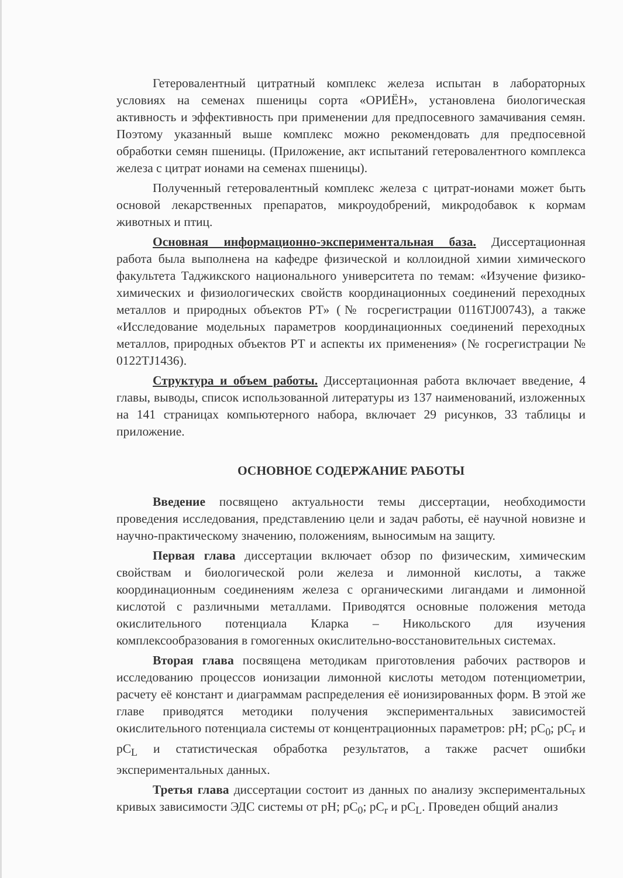Гетеровалентный цитратный комплекс железа испытан в лабораторных условиях на семенах пшеницы сорта «ОРИЁН», установлена биологическая активность и эффективность при применении для предпосевного замачивания семян. Поэтому указанный выше комплекс можно рекомендовать для предпосевной обработки семян пшеницы. (Приложение, акт испытаний гетеровалентного комплекса железа с цитрат ионами на семенах пшеницы).
Полученный гетеровалентный комплекс железа с цитрат-ионами может быть основой лекарственных препаратов, микроудобрений, микродобавок к кормам животных и птиц.
Основная информационно-экспериментальная база. Диссертационная работа была выполнена на кафедре физической и коллоидной химии химического факультета Таджикского национального университета по темам: «Изучение физико-химических и физиологических свойств координационных соединений переходных металлов и природных объектов РТ» (№ госрегистрации 0116TJ00743), а также «Исследование модельных параметров координационных соединений переходных металлов, природных объектов РТ и аспекты их применения» (№ госрегистрации № 0122TJ1436).
Структура и объем работы. Диссертационная работа включает введение, 4 главы, выводы, список использованной литературы из 137 наименований, изложенных на 141 страницах компьютерного набора, включает 29 рисунков, 33 таблицы и приложение.
ОСНОВНОЕ СОДЕРЖАНИЕ РАБОТЫ
Введение посвящено актуальности темы диссертации, необходимости проведения исследования, представлению цели и задач работы, её научной новизне и научно-практическому значению, положениям, выносимым на защиту.
Первая глава диссертации включает обзор по физическим, химическим свойствам и биологической роли железа и лимонной кислоты, а также координационным соединениям железа с органическими лигандами и лимонной кислотой с различными металлами. Приводятся основные положения метода окислительного потенциала Кларка – Никольского для изучения комплексообразования в гомогенных окислительно-восстановительных системах.
Вторая глава посвящена методикам приготовления рабочих растворов и исследованию процессов ионизации лимонной кислоты методом потенциометрии, расчету её констант и диаграммам распределения её ионизированных форм. В этой же главе приводятся методики получения экспериментальных зависимостей окислительного потенциала системы от концентрационных параметров: pH; pC<sub>0</sub>; pC<sub>r</sub> и pC<sub>L</sub> и статистическая обработка результатов, а также расчет ошибки экспериментальных данных.
Третья глава диссертации состоит из данных по анализу экспериментальных кривых зависимости ЭДС системы от pH; pC<sub>0</sub>; pC<sub>r</sub> и pC<sub>L</sub>. Проведен общий анализ